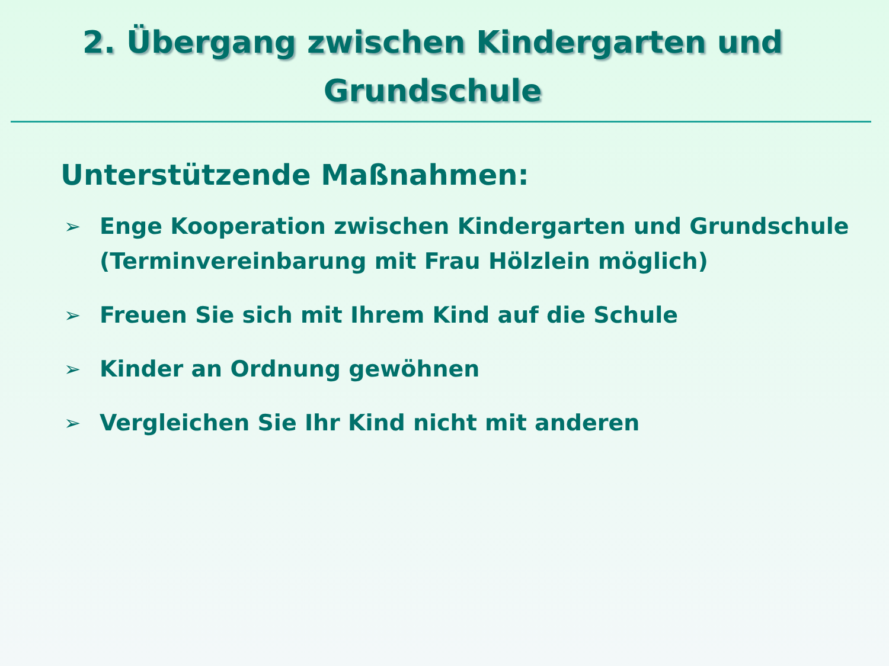2. Übergang zwischen Kindergarten und
Grundschule
Unterstützende Maßnahmen:
➢ Enge Kooperation zwischen Kindergarten und Grundschule (Terminvereinbarung mit Frau Hölzlein möglich)
➢ Freuen Sie sich mit Ihrem Kind auf die Schule
➢ Kinder an Ordnung gewöhnen
➢ Vergleichen Sie Ihr Kind nicht mit anderen